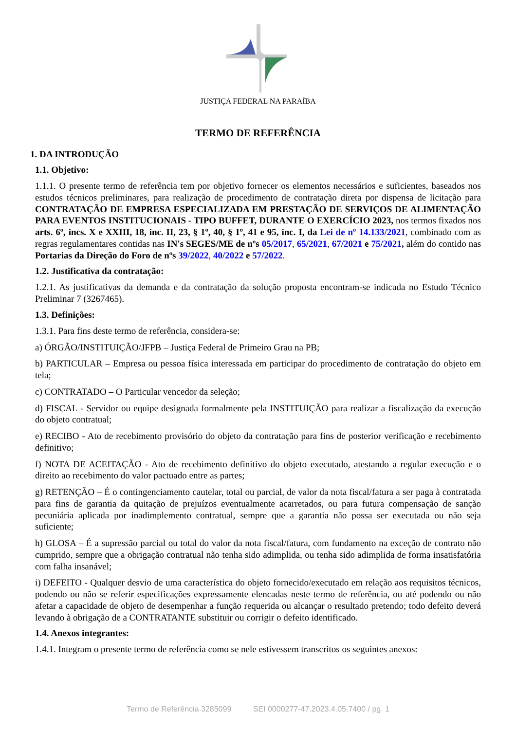JUSTIÇA FEDERAL NA PARAÍBA
TERMO DE REFERÊNCIA
1. DA INTRODUÇÃO
1.1. Objetivo:
1.1.1. O presente termo de referência tem por objetivo fornecer os elementos necessários e suficientes, baseados nos estudos técnicos preliminares, para realização de procedimento de contratação direta por dispensa de licitação para CONTRATAÇÃO DE EMPRESA ESPECIALIZADA EM PRESTAÇÃO DE SERVIÇOS DE ALIMENTAÇÃO PARA EVENTOS INSTITUCIONAIS - TIPO BUFFET, DURANTE O EXERCÍCIO 2023, nos termos fixados nos arts. 6º, incs. X e XXIII, 18, inc. II, 23, § 1º, 40, § 1º, 41 e 95, inc. I, da Lei de nº 14.133/2021, combinado com as regras regulamentares contidas nas IN's SEGES/ME de nºs 05/2017, 65/2021, 67/2021 e 75/2021, além do contido nas Portarias da Direção do Foro de nºs 39/2022, 40/2022 e 57/2022.
1.2. Justificativa da contratação:
1.2.1. As justificativas da demanda e da contratação da solução proposta encontram-se indicada no Estudo Técnico Preliminar 7 (3267465).
1.3. Definições:
1.3.1. Para fins deste termo de referência, considera-se:
a) ÓRGÃO/INSTITUIÇÃO/JFPB – Justiça Federal de Primeiro Grau na PB;
b) PARTICULAR – Empresa ou pessoa física interessada em participar do procedimento de contratação do objeto em tela;
c) CONTRATADO – O Particular vencedor da seleção;
d) FISCAL - Servidor ou equipe designada formalmente pela INSTITUIÇÃO para realizar a fiscalização da execução do objeto contratual;
e) RECIBO - Ato de recebimento provisório do objeto da contratação para fins de posterior verificação e recebimento definitivo;
f) NOTA DE ACEITAÇÃO - Ato de recebimento definitivo do objeto executado, atestando a regular execução e o direito ao recebimento do valor pactuado entre as partes;
g) RETENÇÃO – É o contingenciamento cautelar, total ou parcial, de valor da nota fiscal/fatura a ser paga à contratada para fins de garantia da quitação de prejuízos eventualmente acarretados, ou para futura compensação de sanção pecuniária aplicada por inadimplemento contratual, sempre que a garantia não possa ser executada ou não seja suficiente;
h) GLOSA – É a supressão parcial ou total do valor da nota fiscal/fatura, com fundamento na exceção de contrato não cumprido, sempre que a obrigação contratual não tenha sido adimplida, ou tenha sido adimplida de forma insatisfatória com falha insanável;
i) DEFEITO - Qualquer desvio de uma característica do objeto fornecido/executado em relação aos requisitos técnicos, podendo ou não se referir especificações expressamente elencadas neste termo de referência, ou até podendo ou não afetar a capacidade de objeto de desempenhar a função requerida ou alcançar o resultado pretendo; todo defeito deverá levando à obrigação de a CONTRATANTE substituir ou corrigir o defeito identificado.
1.4. Anexos integrantes:
1.4.1. Integram o presente termo de referência como se nele estivessem transcritos os seguintes anexos:
Termo de Referência 3285099 SEI 0000277-47.2023.4.05.7400 / pg. 1